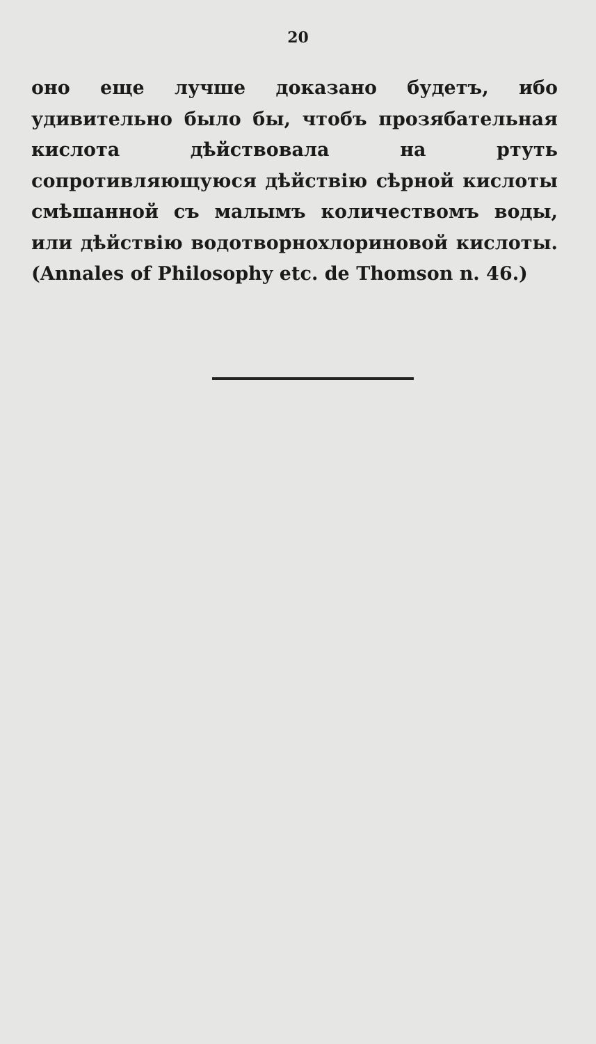20
оно еще лучше доказано будетъ, ибо удивительно было бы, чтобъ прозябательная кислота дѣйствовала на ртуть сопротивляющуюся дѣйствію сѣрной кислоты смѣшанной съ малымъ количествомъ воды, или дѣйствію водотворнохлориновой кислоты. (Annales of Philosophy etc. de Thomson n. 46.)